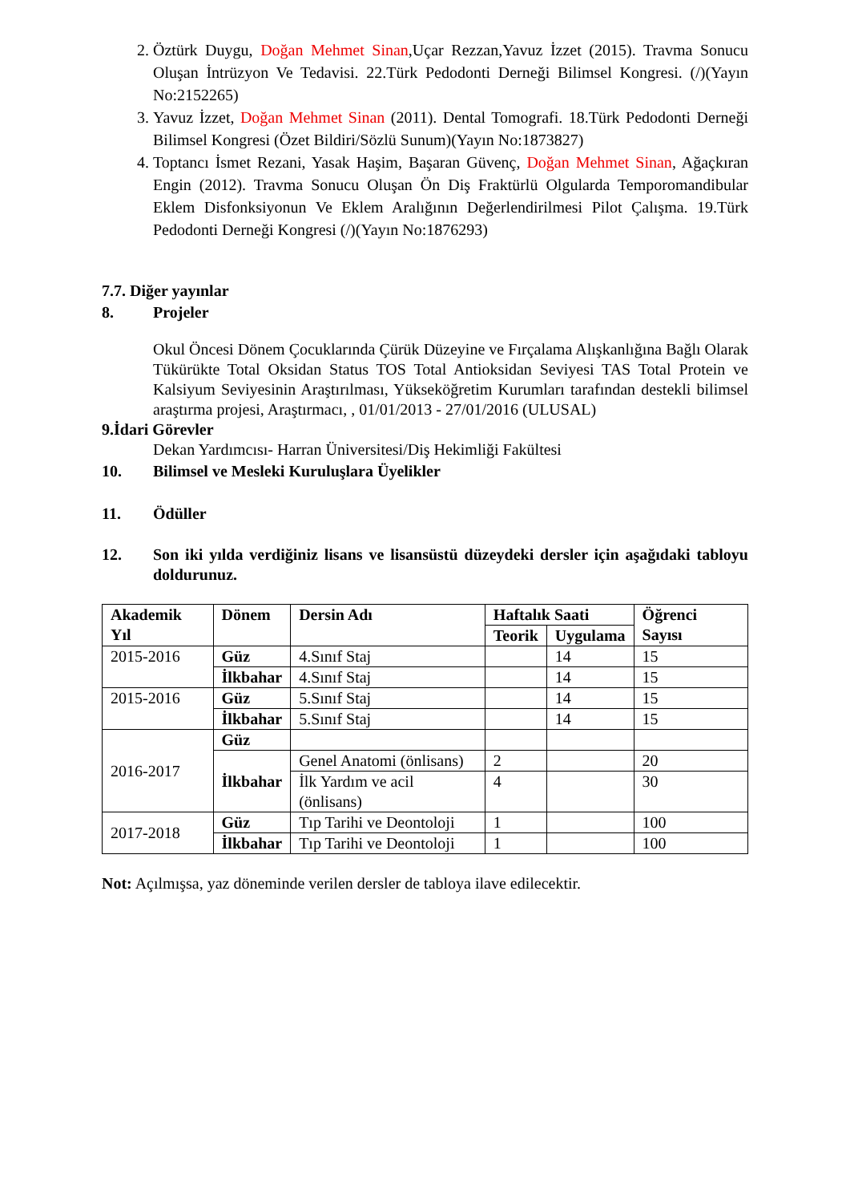2. Öztürk Duygu, Doğan Mehmet Sinan,Uçar Rezzan,Yavuz İzzet (2015). Travma Sonucu Oluşan İntrüzyon Ve Tedavisi. 22.Türk Pedodonti Derneği Bilimsel Kongresi. (/)(Yayın No:2152265)
3. Yavuz İzzet, Doğan Mehmet Sinan (2011). Dental Tomografi. 18.Türk Pedodonti Derneği Bilimsel Kongresi (Özet Bildiri/Sözlü Sunum)(Yayın No:1873827)
4. Toptancı İsmet Rezani, Yasak Haşim, Başaran Güvenç, Doğan Mehmet Sinan, Ağaçkıran Engin (2012). Travma Sonucu Oluşan Ön Diş Fraktürlü Olgularda Temporomandibular Eklem Disfonksiyonun Ve Eklem Aralığının Değerlendirilmesi Pilot Çalışma. 19.Türk Pedodonti Derneği Kongresi (/)(Yayın No:1876293)
7.7. Diğer yayınlar
8. Projeler
Okul Öncesi Dönem Çocuklarında Çürük Düzeyine ve Fırçalama Alışkanlığına Bağlı Olarak Tükürükte Total Oksidan Status TOS Total Antioksidan Seviyesi TAS Total Protein ve Kalsiyum Seviyesinin Araştırılması, Yükseköğretim Kurumları tarafından destekli bilimsel araştırma projesi, Araştırmacı, , 01/01/2013 - 27/01/2016 (ULUSAL)
9.İdari Görevler
Dekan Yardımcısı- Harran Üniversitesi/Diş Hekimliği Fakültesi
10. Bilimsel ve Mesleki Kuruluşlara Üyelikler
11. Ödüller
12. Son iki yılda verdiğiniz lisans ve lisansüstü düzeydeki dersler için aşağıdaki tabloyu doldurunuz.
| Akademik Yıl | Dönem | Dersin Adı | Haftalık Saati | | Öğrenci Sayısı |
| --- | --- | --- | --- | --- | --- |
| | | | Teorik | Uygulama | |
| 2015-2016 | Güz | 4.Sınıf Staj | | 14 | 15 |
| | İlkbahar | 4.Sınıf Staj | | 14 | 15 |
| 2015-2016 | Güz | 5.Sınıf Staj | | 14 | 15 |
| | İlkbahar | 5.Sınıf Staj | | 14 | 15 |
| 2016-2017 | Güz | | | | |
| | İlkbahar | Genel Anatomi (önlisans) | 2 | | 20 |
| | | İlk Yardım ve acil (önlisans) | 4 | | 30 |
| 2017-2018 | Güz | Tıp Tarihi ve Deontoloji | 1 | | 100 |
| | İlkbahar | Tıp Tarihi ve Deontoloji | 1 | | 100 |
Not: Açılmışsa, yaz döneminde verilen dersler de tabloya ilave edilecektir.